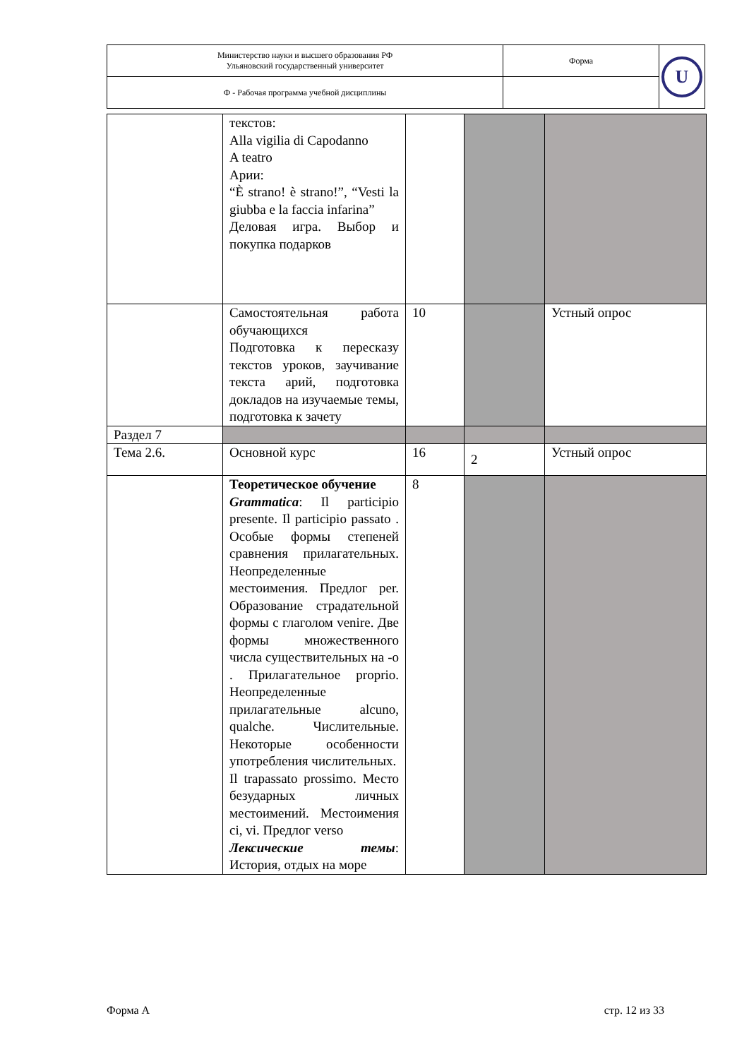| Министерство науки и высшего образования РФ Ульяновский государственный университет | Форма | U |
| Ф - Рабочая программа учебной дисциплины | | |
| | текстов: Alla vigilia di Capodanno A teatro Арии: “È strano! è strano!”, “Vesti la giubba e la faccia infarina” Деловая игра. Выбор и покупка подарков | | | |
| | Самостоятельная работа обучающихся Подготовка к пересказу текстов уроков, заучивание текста арий, подготовка докладов на изучаемые темы, подготовка к зачету | 10 | | Устный опрос |
| Раздел 7 | | | | |
| Тема 2.6. | Основной курс | 16 | 2 | Устный опрос |
| | Теоретическое обучение Grammatica : Il participio presente. Il participio passato . Особые формы степеней сравнения прилагательных. Неопределенные местоимения. Предлог per. Образование страдательной формы с глаголом venire. Две формы множественного числа существительных на -o . Прилагательное proprio. Неопределенные прилагательные alcuno, qualche. Числительные. Некоторые особенности употребления числительных. Il trapassato prossimo. Место безударных личных местоимений. Местоимения ci, vi. Предлог verso Лексические темы : История, отдых на море | 8 | | |
Форма А стр. 12 из 33